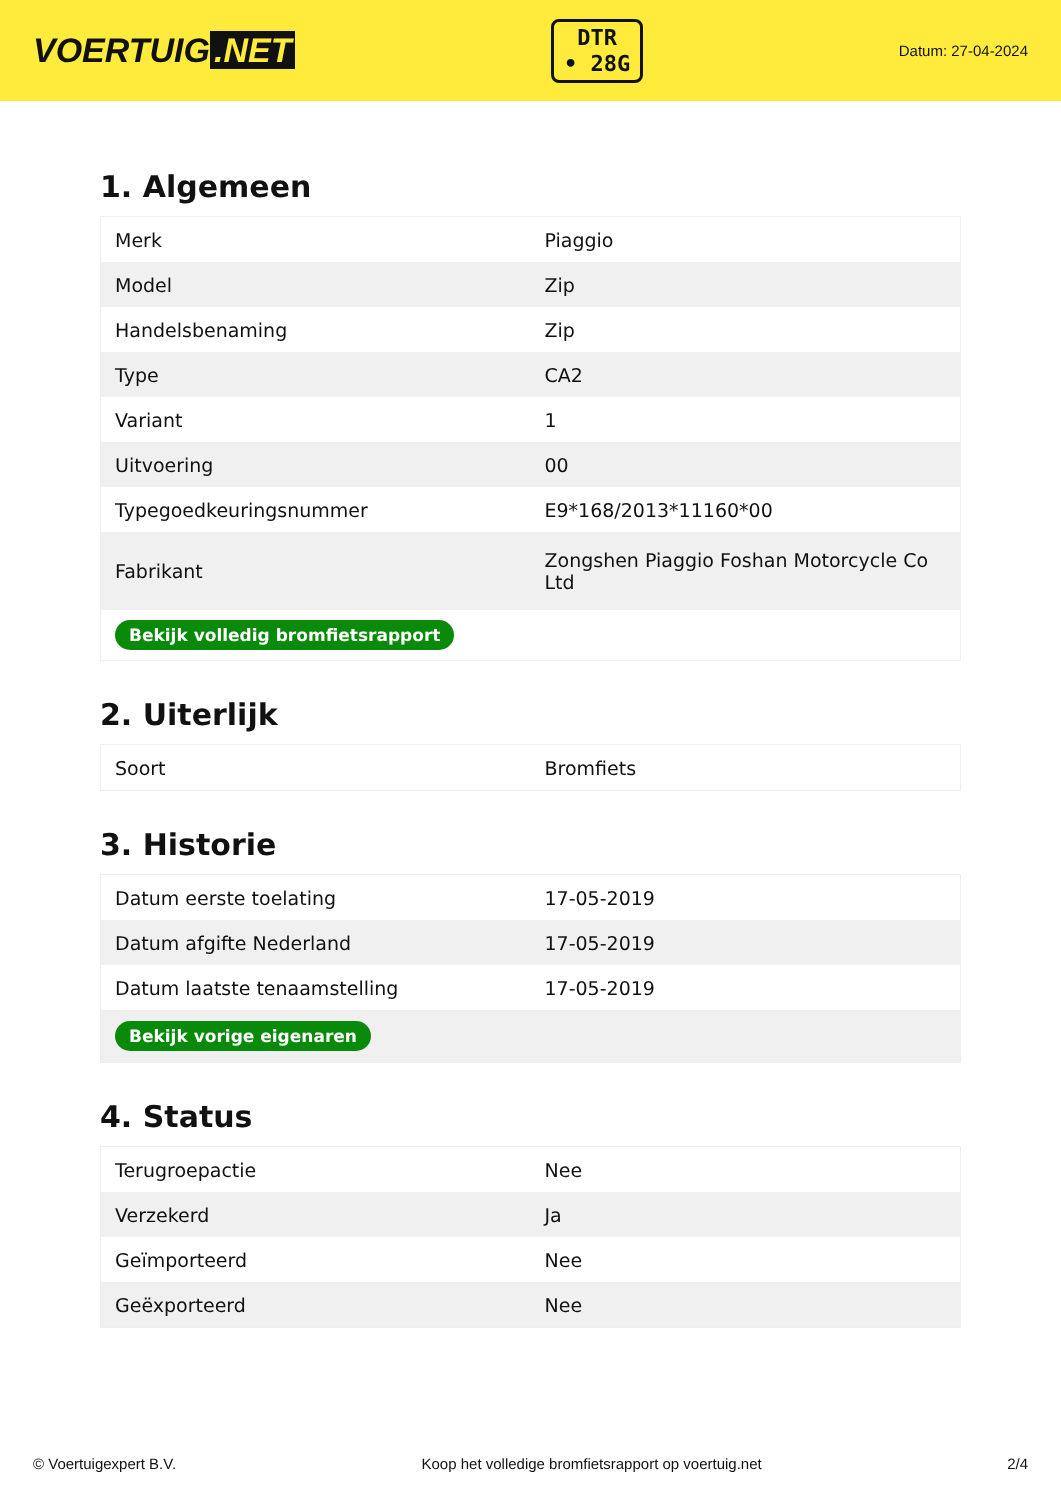VOERTUIG.NET
DTR
• 28G
Datum: 27-04-2024
1. Algemeen
| Merk | Piaggio |
| Model | Zip |
| Handelsbenaming | Zip |
| Type | CA2 |
| Variant | 1 |
| Uitvoering | 00 |
| Typegoedkeuringsnummer | E9*168/2013*11160*00 |
| Fabrikant | Zongshen Piaggio Foshan Motorcycle Co Ltd |
| Bekijk volledig bromfietsrapport | |
2. Uiterlijk
| Soort | Bromfiets |
3. Historie
| Datum eerste toelating | 17-05-2019 |
| Datum afgifte Nederland | 17-05-2019 |
| Datum laatste tenaamstelling | 17-05-2019 |
| Bekijk vorige eigenaren | |
4. Status
| Terugroepactie | Nee |
| Verzekerd | Ja |
| Geïmporteerd | Nee |
| Geëxporteerd | Nee |
© Voertuigexpert B.V. Koop het volledige bromfietsrapport op voertuig.net 2/4